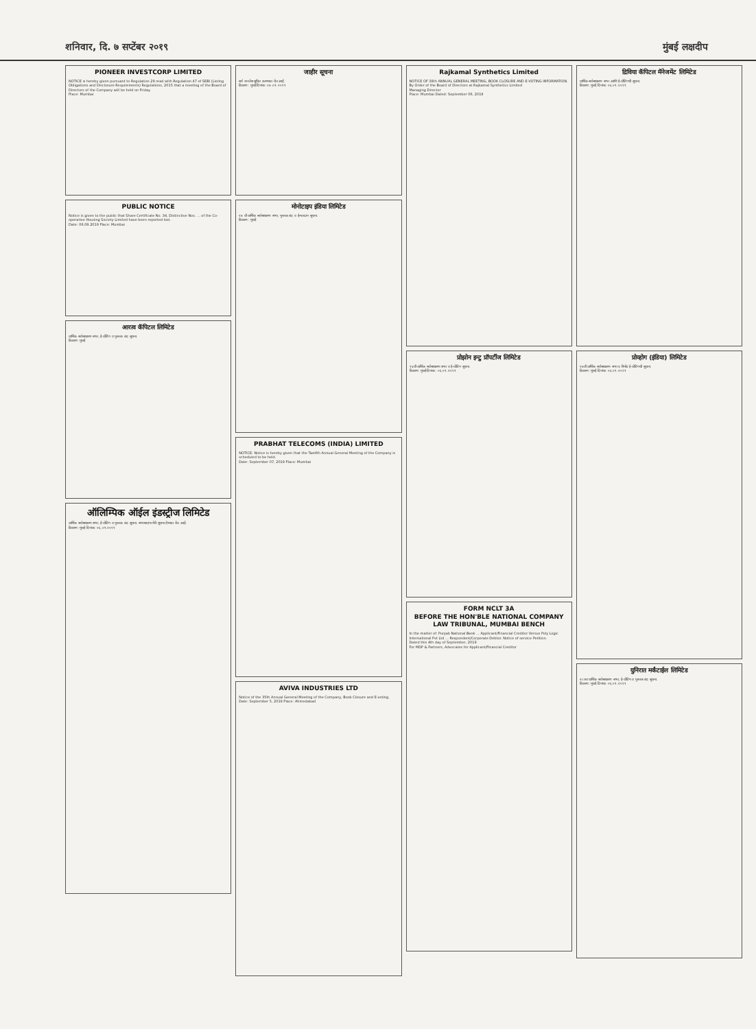शनिवार, दि. ७ सप्टेंबर २०१९ मुंबई लक्षदीप
PIONEER INVESTCORP LIMITED
NOTICE is hereby given pursuant to Regulation 29 read with Regulation 47 of SEBI (Listing Obligations and Disclosure Requirements) Regulations, 2015 that a meeting of the Board of Directors of the Company will be held on Friday.
Place: Mumbai
PUBLIC NOTICE
Notice is given to the public that Share Certificate No. 34, Distinctive Nos. ... of the Co-operative Housing Society Limited have been reported lost.
Date: 06.09.2019 Place: Mumbai
आरत्व कॅपिटल लिमिटेड
वार्षिक सर्वसाधारण सभा, ई-वोटिंग व पुस्तक बंद सूचना.
ठिकाण: मुंबई
ऑलिम्पिक ऑईल इंडस्ट्रीज लिमिटेड
वार्षिक सर्वसाधारण सभा, ई-वोटिंग व पुस्तक बंद सूचना. सभासदांना येथे सूचना देण्यात येत आहे.
ठिकाण: मुंबई दिनांक: ०६.०९.२०१९
जाहीर सूचना
सर्व जनतेस सूचित करण्यात येत आहे.
ठिकाण: मुंबई दिनांक: ०७.०९.२०१९
मोनोटाइप इंडिया लिमिटेड
२७ वी वार्षिक सर्वसाधारण सभा, पुस्तक बंद व ई-मतदान सूचना.
ठिकाण: मुंबई
PRABHAT TELECOMS (INDIA) LIMITED
NOTICE: Notice is hereby given that the Twelfth Annual General Meeting of the Company is scheduled to be held.
Date: September 07, 2019 Place: Mumbai
AVIVA INDUSTRIES LTD
Notice of the 35th Annual General Meeting of the Company, Book Closure and E-voting.
Date: September 5, 2019 Place: Ahmedabad
Rajkamal Synthetics Limited
NOTICE OF 38th ANNUAL GENERAL MEETING, BOOK CLOSURE AND E-VOTING INFORMATION.
By Order of the Board of Directors at Rajkamal Synthetics Limited
Managing Director
Place: Mumbai Dated: September 06, 2019
प्रोझोन इन्टु प्रॉपर्टीज लिमिटेड
१४वी वार्षिक सर्वसाधारण सभा व ई-वोटिंग सूचना.
ठिकाण: मुंबई दिनांक: ०६.०९.२०१९
FORM NCLT 3A
BEFORE THE HON'BLE NATIONAL COMPANY LAW TRIBUNAL, MUMBAI BENCH
In the matter of: Punjab National Bank ... Applicant/Financial Creditor Versus Poly Logic International Pvt Ltd ... Respondent/Corporate Debtor. Notice of service Petition.
Dated this 4th day of September, 2019
For MDP & Partners, Advocates for Applicant/Financial Creditor
द्रिविया कॅपिटल मॅनेजमेंट लिमिटेड
वार्षिक सर्वसाधारण सभा आणि ई-वोटिंगची सूचना.
ठिकाण: मुंबई दिनांक: ०६.०९.२०१९
प्रोव्होग (इंडिया) लिमिटेड
२७वी वार्षिक सर्वसाधारण सभा व रिमोट ई-वोटिंगची सूचना.
ठिकाण: मुंबई दिनांक: ०६.०९.२०१९
युनिरात मर्कंटाईल लिमिटेड
२८व्या वार्षिक सर्वसाधारण सभा, ई-वोटिंग व पुस्तक बंद सूचना.
ठिकाण: मुंबई दिनांक: ०६.०९.२०१९